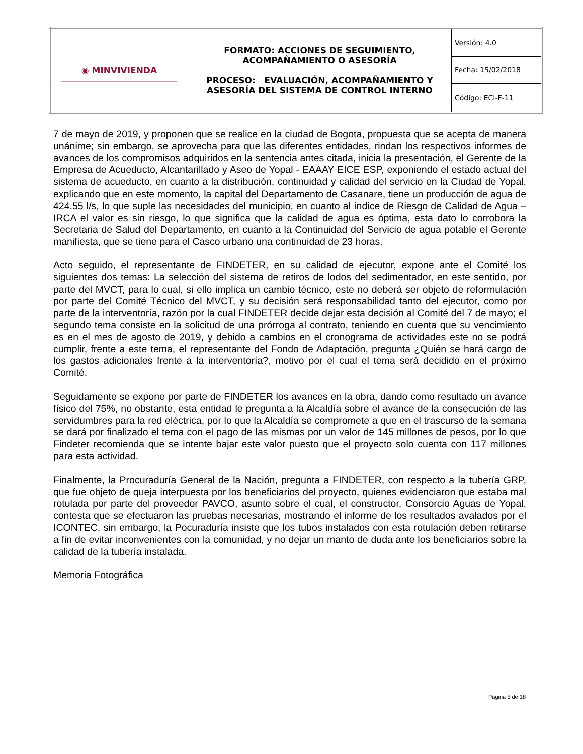| ◉ MINVIVIENDA | FORMATO: ACCIONES DE SEGUIMIENTO, ACOMPAÑAMIENTO O ASESORÍA PROCESO: EVALUACIÓN, ACOMPAÑAMIENTO Y ASESORÍA DEL SISTEMA DE CONTROL INTERNO | Versión: 4.0 |
| | | Fecha: 15/02/2018 |
| | | Código: ECI-F-11 |
7 de mayo de 2019, y proponen que se realice en la ciudad de Bogota, propuesta que se acepta de manera unánime; sin embargo, se aprovecha para que las diferentes entidades, rindan los respectivos informes de avances de los compromisos adquiridos en la sentencia antes citada, inicia la presentación, el Gerente de la Empresa de Acueducto, Alcantarillado y Aseo de Yopal - EAAAY EICE ESP, exponiendo el estado actual del sistema de acueducto, en cuanto a la distribución, continuidad y calidad del servicio en la Ciudad de Yopal, explicando que en este momento, la capital del Departamento de Casanare, tiene un producción de agua de 424.55 l/s, lo que suple las necesidades del municipio, en cuanto al índice de Riesgo de Calidad de Agua – IRCA el valor es sin riesgo, lo que significa que la calidad de agua es óptima, esta dato lo corrobora la Secretaria de Salud del Departamento, en cuanto a la Continuidad del Servicio de agua potable el Gerente manifiesta, que se tiene para el Casco urbano una continuidad de 23 horas.
Acto seguido, el representante de FINDETER, en su calidad de ejecutor, expone ante el Comité los siguientes dos temas: La selección del sistema de retiros de lodos del sedimentador, en este sentido, por parte del MVCT, para lo cual, si ello implica un cambio técnico, este no deberá ser objeto de reformulación por parte del Comité Técnico del MVCT, y su decisión será responsabilidad tanto del ejecutor, como por parte de la interventoría, razón por la cual FINDETER decide dejar esta decisión al Comité del 7 de mayo; el segundo tema consiste en la solicitud de una prórroga al contrato, teniendo en cuenta que su vencimiento es en el mes de agosto de 2019, y debido a cambios en el cronograma de actividades este no se podrá cumplir, frente a este tema, el representante del Fondo de Adaptación, pregunta ¿Quién se hará cargo de los gastos adicionales frente a la interventoría?, motivo por el cual el tema será decidido en el próximo Comité.
Seguidamente se expone por parte de FINDETER los avances en la obra, dando como resultado un avance físico del 75%, no obstante, esta entidad le pregunta a la Alcaldía sobre el avance de la consecución de las servidumbres para la red eléctrica, por lo que la Alcaldía se compromete a que en el trascurso de la semana se dará por finalizado el tema con el pago de las mismas por un valor de 145 millones de pesos, por lo que Findeter recomienda que se intente bajar este valor puesto que el proyecto solo cuenta con 117 millones para esta actividad.
Finalmente, la Procuraduría General de la Nación, pregunta a FINDETER, con respecto a la tubería GRP, que fue objeto de queja interpuesta por los beneficiarios del proyecto, quienes evidenciaron que estaba mal rotulada por parte del proveedor PAVCO, asunto sobre el cual, el constructor, Consorcio Aguas de Yopal, contesta que se efectuaron las pruebas necesarias, mostrando el informe de los resultados avalados por el ICONTEC, sin embargo, la Pocuraduría insiste que los tubos instalados con esta rotulación deben retirarse a fin de evitar inconvenientes con la comunidad, y no dejar un manto de duda ante los beneficiarios sobre la calidad de la tubería instalada.
Memoria Fotográfica
Página 5 de 18